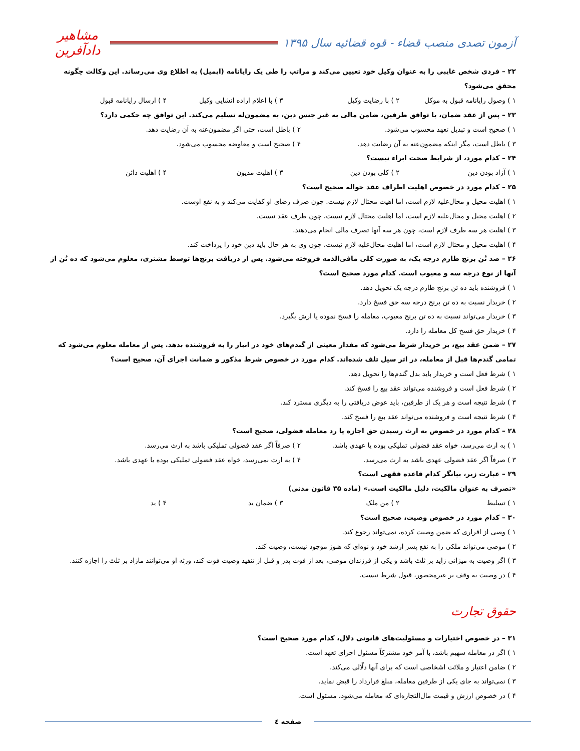آزمون تصدی منصب قضاء - قوه قضائیه سال ۱۳۹۵
مشاهیر دادآفرین
۲۲ – فردی شخص غایبی را به عنوان وکیل خود تعیین می‌کند و مراتب را طی یک رایانامه (ایمیل) به اطلاع وی می‌رساند. این وکالت چگونه محقق می‌شود؟
۱ ) وصول رایانامه قبول به موکل ۲ ) با رضایت وکیل ۳ ) با اعلام اراده انشایی وکیل ۴ ) ارسال رایانامه قبول
۲۳ – پس از عقد ضمان، با توافق طرفین، ضامن مالی به غیر جنس دین، به مضمون‌له تسلیم می‌کند. این توافق چه حکمی دارد؟
۱ ) صحیح است و تبدیل تعهد محسوب می‌شود. ۲ ) باطل است، حتی اگر مضمون‌عنه به آن رضایت دهد. ۳ ) باطل است، مگر اینکه مضمون‌عنه به آن رضایت دهد. ۴ ) صحیح است و معاوضه محسوب می‌شود.
۲۴ – کدام مورد، از شرایط صحت ابراء نیست؟
۱ ) آزاد بودن دین ۲ ) کلی بودن دین ۳ ) اهلیت مدیون ۴ ) اهلیت دائن
۲۵ – کدام مورد در خصوص اهلیت اطراف عقد حواله صحیح است؟
۱ ) اهلیت محیل و محال‌علیه لازم است، اما اهیت محتال لازم نیست. چون صرف رضای او کفایت می‌کند و به نفع اوست.
۲ ) اهلیت محیل و محال‌علیه لازم است، اما اهلیت محتال لازم نیست، چون طرف عقد نیست.
۳ ) اهلیت هر سه طرف لازم است، چون هر سه آنها تصرف مالی انجام می‌دهند.
۴ ) اهلیت محیل و محتال لازم است، اما اهلیت محال‌علیه لازم نیست، چون وی به هر حال باید دین خود را پرداخت کند.
۲۶ – صد تُن برنج طارم درجه یک، به صورت کلی مافی‌الذمه فروخته می‌شود. پس از دریافت برنج‌ها توسط مشتری، معلوم می‌شود که ده تُن از آنها از نوع درجه سه و معیوب است. کدام مورد صحیح است؟
۱ ) فروشنده باید ده تن برنج طارم درجه یک تحویل دهد.
۲ ) خریدار نسبت به ده تن برنج درجه سه حق فسخ دارد.
۳ ) خریدار می‌تواند نسبت به ده تن برنج معیوب، معامله را فسخ نموده یا ارش بگیرد.
۴ ) خریدار حق فسخ کل معامله را دارد.
۲۷ – ضمن عقد بیع، بر خریدار شرط می‌شود که مقدار معینی از گندم‌های خود در انبار را به فروشنده بدهد. پس از معامله معلوم می‌شود که تمامی گندم‌ها قبل از معامله، در اثر سیل تلف شده‌اند. کدام مورد در خصوص شرط مذکور و ضمانت اجرای آن، صحیح است؟
۱ ) شرط فعل است و خریدار باید بدل گندم‌ها را تحویل دهد.
۲ ) شرط فعل است و فروشنده می‌تواند عقد بیع را فسخ کند.
۳ ) شرط نتیجه است و هر یک از طرفین، باید عوض دریافتی را به دیگری مسترد کند.
۴ ) شرط نتیجه است و فروشنده می‌تواند عقد بیع را فسخ کند.
۲۸ – کدام مورد در خصوص به ارث رسیدن حق اجازه یا رد معامله فضولی، صحیح است؟
۱ ) به ارث می‌رسد، خواه عقد فضولی تملیکی بوده یا عهدی باشد. ۲ ) صرفاً اگر عقد فضولی تملیکی باشد به ارث می‌رسد. ۳ ) صرفاً اگر عقد فضولی عهدی باشد به ارث می‌رسد. ۴ ) به ارث نمی‌رسد، خواه عقد فضولی تملیکی بوده یا عهدی باشد.
۲۹ – عبارت زیر، بیانگر کدام قاعده فقهی است؟
«تصرف به عنوان مالکیت، دلیل مالکیت است.» (ماده ۳۵ قانون مدنی)
۱ ) تسلیط ۲ ) من ملک ۳ ) ضمان ید ۴ ) ید
۳۰ – کدام مورد در خصوص وصیت، صحیح است؟
۱ ) وصی از اقراری که ضمن وصیت کرده، نمی‌تواند رجوع کند.
۲ ) موصی می‌تواند ملکی را به نفع پسر ارشد خود و نوه‌ای که هنوز موجود نیست، وصیت کند.
۳ ) اگر وصیت به میزانی زاید بر ثلث باشد و یکی از فرزندان موصی، بعد از فوت پدر و قبل از تنفیذ وصیت فوت کند، ورثه او می‌توانند مازاد بر ثلث را اجازه کنند.
۴ ) در وصیت به وقف بر غیرمحصور، قبول شرط نیست.
حقوق تجارت
۳۱ – در خصوص اختیارات و مسئولیت‌های قانونی دلال، کدام مورد صحیح است؟
۱ ) اگر در معامله سهیم باشد، با آمر خود مشترکاً مسئول اجرای تعهد است.
۲ ) ضامن اعتبار و ملائت اشخاصی است که برای آنها دلّالی می‌کند.
۳ ) نمی‌تواند به جای یکی از طرفین معامله، مبلغ قرارداد را قبض نماید.
۴ ) در خصوص ارزش و قیمت مال‌التجاره‌ای که معامله می‌شود، مسئول است.
صفحه ٤